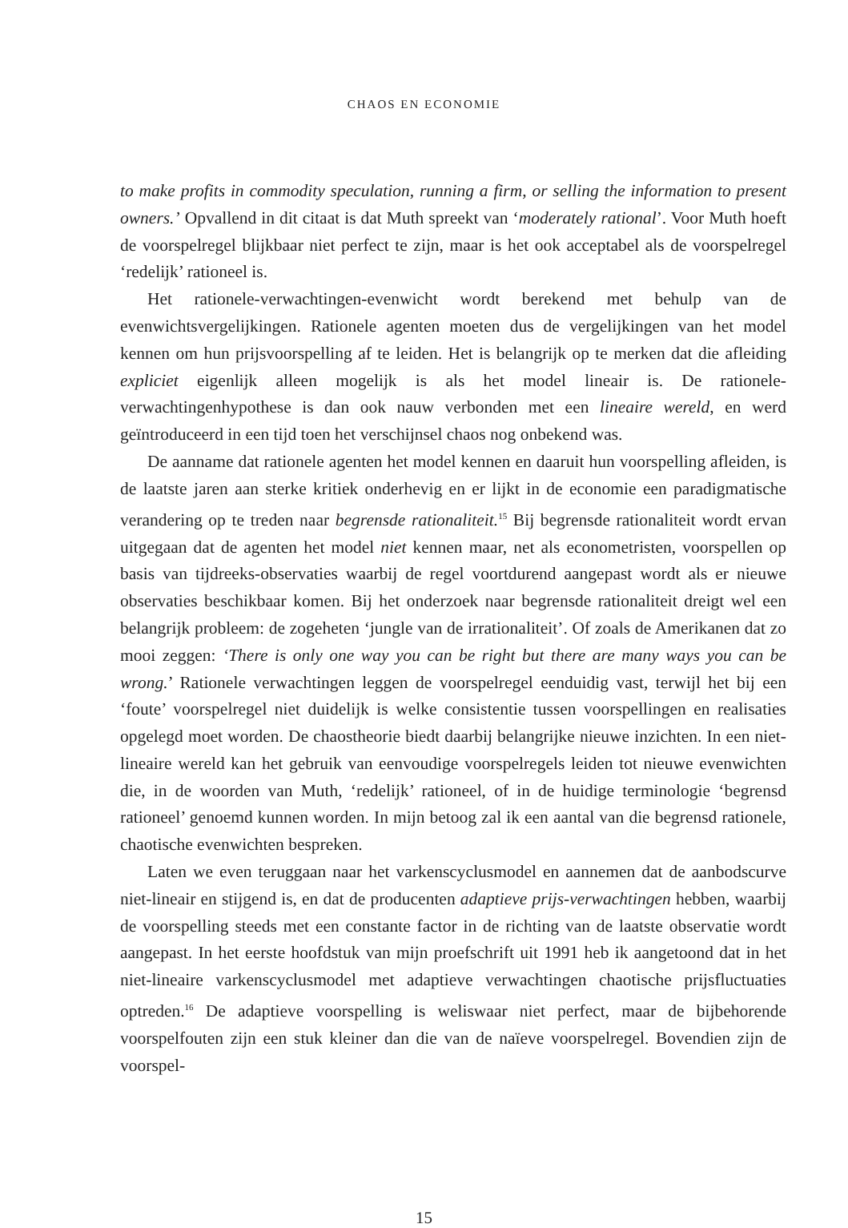CHAOS EN ECONOMIE
to make profits in commodity speculation, running a firm, or selling the information to present owners.’ Opvallend in dit citaat is dat Muth spreekt van ‘moderately rational’. Voor Muth hoeft de voorspelregel blijkbaar niet perfect te zijn, maar is het ook acceptabel als de voorspelregel ‘redelijk’ rationeel is.
Het rationele-verwachtingen-evenwicht wordt berekend met behulp van de evenwichtsvergelijkingen. Rationele agenten moeten dus de vergelijkingen van het model kennen om hun prijsvoorspelling af te leiden. Het is belangrijk op te merken dat die afleiding expliciet eigenlijk alleen mogelijk is als het model lineair is. De rationele-verwachtingenhypothese is dan ook nauw verbonden met een lineaire wereld, en werd geïntroduceerd in een tijd toen het verschijnsel chaos nog onbekend was.
De aanname dat rationele agenten het model kennen en daaruit hun voorspelling afleiden, is de laatste jaren aan sterke kritiek onderhevig en er lijkt in de economie een paradigmatische verandering op te treden naar begrensde rationaliteit.<sup>15</sup> Bij begrensde rationaliteit wordt ervan uitgegaan dat de agenten het model niet kennen maar, net als econometristen, voorspellen op basis van tijdreeks-observaties waarbij de regel voortdurend aangepast wordt als er nieuwe observaties beschikbaar komen. Bij het onderzoek naar begrensde rationaliteit dreigt wel een belangrijk probleem: de zogeheten ‘jungle van de irrationaliteit’. Of zoals de Amerikanen dat zo mooi zeggen: ‘There is only one way you can be right but there are many ways you can be wrong.’ Rationele verwachtingen leggen de voorspelregel eenduidig vast, terwijl het bij een ‘foute’ voorspelregel niet duidelijk is welke consistentie tussen voorspellingen en realisaties opgelegd moet worden. De chaostheorie biedt daarbij belangrijke nieuwe inzichten. In een niet-lineaire wereld kan het gebruik van eenvoudige voorspelregels leiden tot nieuwe evenwichten die, in de woorden van Muth, ‘redelijk’ rationeel, of in de huidige terminologie ‘begrensd rationeel’ genoemd kunnen worden. In mijn betoog zal ik een aantal van die begrensd rationele, chaotische evenwichten bespreken.
Laten we even teruggaan naar het varkenscyclusmodel en aannemen dat de aanbodscurve niet-lineair en stijgend is, en dat de producenten adaptieve prijs-verwachtingen hebben, waarbij de voorspelling steeds met een constante factor in de richting van de laatste observatie wordt aangepast. In het eerste hoofdstuk van mijn proefschrift uit 1991 heb ik aangetoond dat in het niet-lineaire varkenscyclusmodel met adaptieve verwachtingen chaotische prijsfluctuaties optreden.<sup>16</sup> De adaptieve voorspelling is weliswaar niet perfect, maar de bijbehorende voorspelfouten zijn een stuk kleiner dan die van de naïeve voorspelregel. Bovendien zijn de voorspel-
15